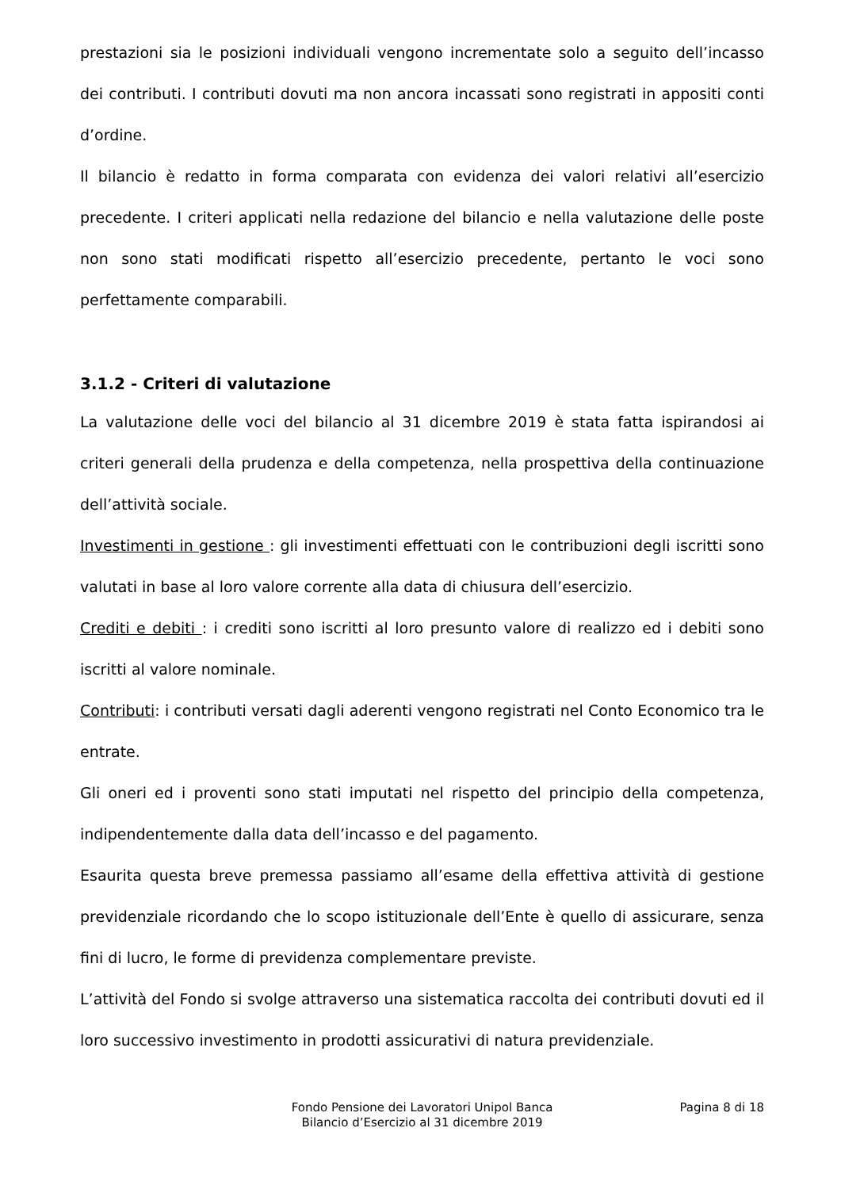prestazioni sia le posizioni individuali vengono incrementate solo a seguito dell’incasso dei contributi. I contributi dovuti ma non ancora incassati sono registrati in appositi conti d’ordine.
Il bilancio è redatto in forma comparata con evidenza dei valori relativi all’esercizio precedente. I criteri applicati nella redazione del bilancio e nella valutazione delle poste non sono stati modificati rispetto all’esercizio precedente, pertanto le voci sono perfettamente comparabili.
3.1.2 - Criteri di valutazione
La valutazione delle voci del bilancio al 31 dicembre 2019 è stata fatta ispirandosi ai criteri generali della prudenza e della competenza, nella prospettiva della continuazione dell’attività sociale.
Investimenti in gestione : gli investimenti effettuati con le contribuzioni degli iscritti sono valutati in base al loro valore corrente alla data di chiusura dell’esercizio.
Crediti e debiti : i crediti sono iscritti al loro presunto valore di realizzo ed i debiti sono iscritti al valore nominale.
Contributi: i contributi versati dagli aderenti vengono registrati nel Conto Economico tra le entrate.
Gli oneri ed i proventi sono stati imputati nel rispetto del principio della competenza, indipendentemente dalla data dell’incasso e del pagamento.
Esaurita questa breve premessa passiamo all’esame della effettiva attività di gestione previdenziale ricordando che lo scopo istituzionale dell’Ente è quello di assicurare, senza fini di lucro, le forme di previdenza complementare previste.
L’attività del Fondo si svolge attraverso una sistematica raccolta dei contributi dovuti ed il loro successivo investimento in prodotti assicurativi di natura previdenziale.
Fondo Pensione dei Lavoratori Unipol Banca
Bilancio d’Esercizio al 31 dicembre 2019
Pagina 8 di 18